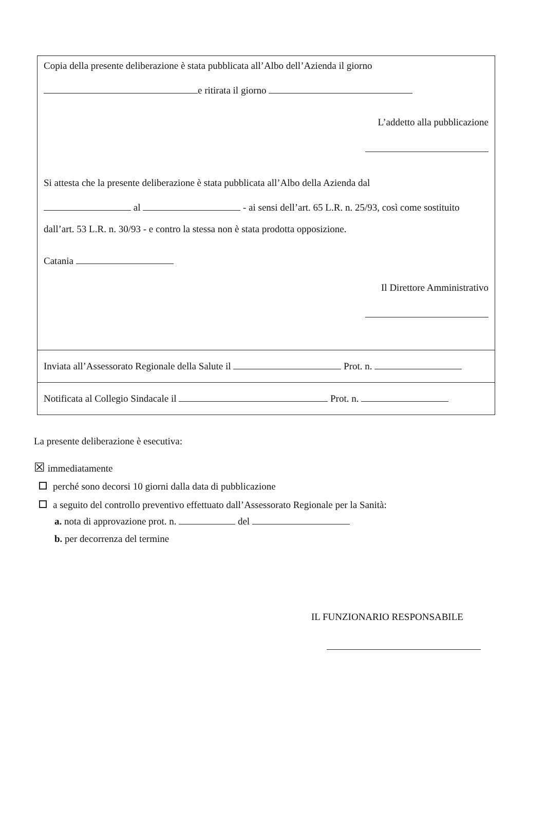Copia della presente deliberazione è stata pubblicata all’Albo dell’Azienda il giorno
e ritirata il giorno
L’addetto alla pubblicazione
Si attesta che la presente deliberazione è stata pubblicata all’Albo della Azienda dal
al - ai sensi dell’art. 65 L.R. n. 25/93, così come sostituito
dall’art. 53 L.R. n. 30/93 - e contro la stessa non è stata prodotta opposizione.
Catania
Il Direttore Amministrativo
Inviata all’Assessorato Regionale della Salute il Prot. n.
Notificata al Collegio Sindacale il Prot. n.
La presente deliberazione è esecutiva:
☒ immediatamente
perché sono decorsi 10 giorni dalla data di pubblicazione
a seguito del controllo preventivo effettuato dall’Assessorato Regionale per la Sanità:
a. nota di approvazione prot. n. del
b. per decorrenza del termine
IL FUNZIONARIO RESPONSABILE